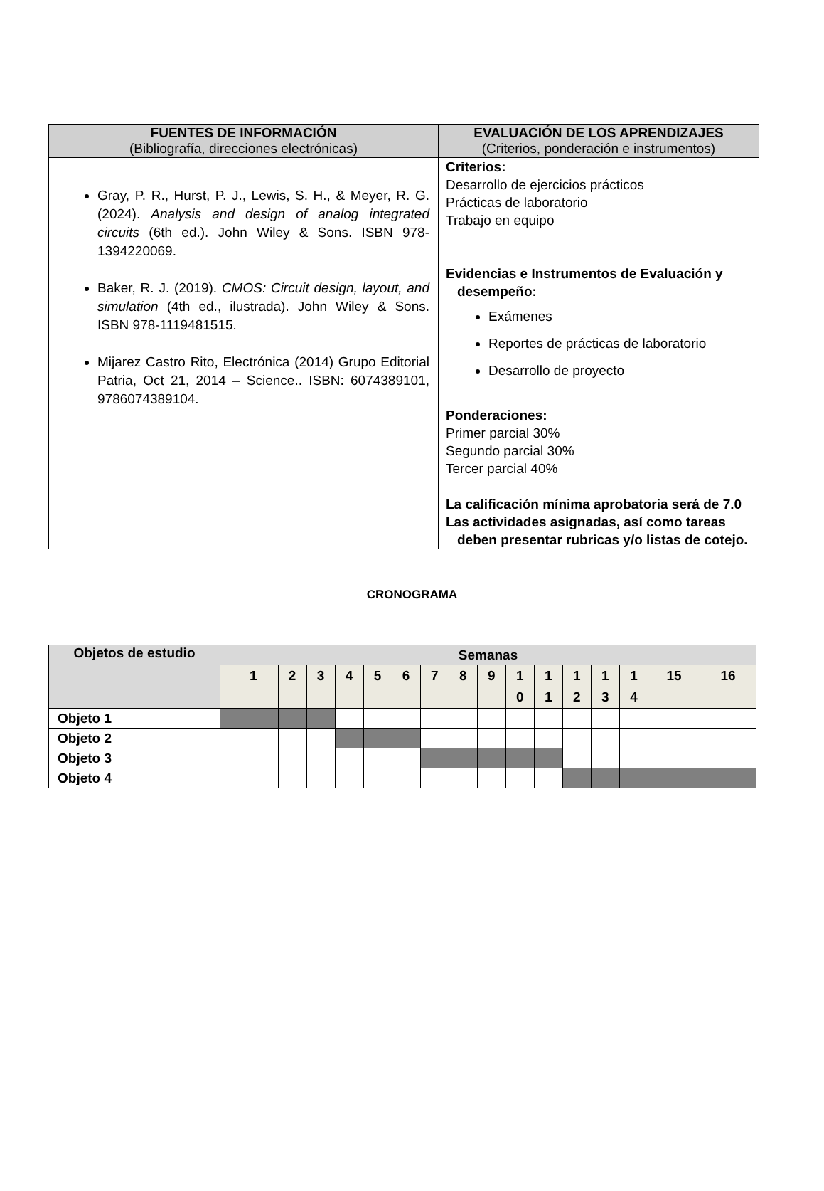| FUENTES DE INFORMACIÓN (Bibliografía, direcciones electrónicas) | EVALUACIÓN DE LOS APRENDIZAJES (Criterios, ponderación e instrumentos) |
| --- | --- |
| Gray, P. R., Hurst, P. J., Lewis, S. H., & Meyer, R. G. (2024). Analysis and design of analog integrated circuits (6th ed.). John Wiley & Sons. ISBN 978-1394220069. Baker, R. J. (2019). CMOS: Circuit design, layout, and simulation (4th ed., ilustrada). John Wiley & Sons. ISBN 978-1119481515. Mijarez Castro Rito, Electrónica (2014) Grupo Editorial Patria, Oct 21, 2014 – Science.. ISBN: 6074389101, 9786074389104. | Criterios: Desarrollo de ejercicios prácticos Prácticas de laboratorio Trabajo en equipo Evidencias e Instrumentos de Evaluación y desempeño: Exámenes Reportes de prácticas de laboratorio Desarrollo de proyecto Ponderaciones: Primer parcial 30% Segundo parcial 30% Tercer parcial 40% La calificación mínima aprobatoria será de 7.0 Las actividades asignadas, así como tareas deben presentar rubricas y/o listas de cotejo. |
CRONOGRAMA
| Objetos de estudio | Semanas | | | | | | | | | | | | | | | |
| --- | --- | --- | --- | --- | --- | --- | --- | --- | --- | --- | --- | --- | --- | --- | --- | --- |
| | 1 | 2 | 3 | 4 | 5 | 6 | 7 | 8 | 9 | 1 0 | 1 1 | 1 2 | 1 3 | 1 4 | 15 | 16 |
| Objeto 1 | | | | | | | | | | | | | | | | |
| Objeto 2 | | | | | | | | | | | | | | | | |
| Objeto 3 | | | | | | | | | | | | | | | | |
| Objeto 4 | | | | | | | | | | | | | | | | |